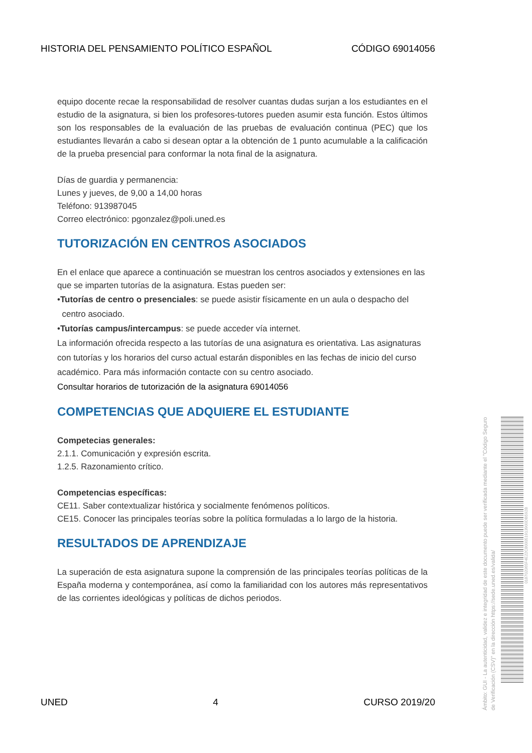HISTORIA DEL PENSAMIENTO POLÍTICO ESPAÑOL CÓDIGO 69014056
equipo docente recae la responsabilidad de resolver cuantas dudas surjan a los estudiantes en el estudio de la asignatura, si bien los profesores-tutores pueden asumir esta función. Estos últimos son los responsables de la evaluación de las pruebas de evaluación continua (PEC) que los estudiantes llevarán a cabo si desean optar a la obtención de 1 punto acumulable a la calificación de la prueba presencial para conformar la nota final de la asignatura.
Días de guardia y permanencia:
Lunes y jueves, de 9,00 a 14,00 horas
Teléfono: 913987045
Correo electrónico: pgonzalez@poli.uned.es
TUTORIZACIÓN EN CENTROS ASOCIADOS
En el enlace que aparece a continuación se muestran los centros asociados y extensiones en las que se imparten tutorías de la asignatura. Estas pueden ser:
•Tutorías de centro o presenciales: se puede asistir físicamente en un aula o despacho del
centro asociado.
•Tutorías campus/intercampus: se puede acceder vía internet.
La información ofrecida respecto a las tutorías de una asignatura es orientativa. Las asignaturas con tutorías y los horarios del curso actual estarán disponibles en las fechas de inicio del curso académico. Para más información contacte con su centro asociado.
Consultar horarios de tutorización de la asignatura 69014056
COMPETENCIAS QUE ADQUIERE EL ESTUDIANTE
Competecias generales:
2.1.1. Comunicación y expresión escrita.
1.2.5. Razonamiento crítico.
Competencias específicas:
CE11. Saber contextualizar histórica y socialmente fenómenos políticos.
CE15. Conocer las principales teorías sobre la política formuladas a lo largo de la historia.
RESULTADOS DE APRENDIZAJE
La superación de esta asignatura supone la comprensión de las principales teorías políticas de la España moderna y contemporánea, así como la familiaridad con los autores más representativos de las corrientes ideológicas y políticas de dichos periodos.
UNED 4 CURSO 2019/20
Ámbito: GUI - La autenticidad, validez e integridad de este documento puede ser verificada mediante el "Código Seguro de Verificación (CSV)" en la dirección https://sede.uned.es/valida/
018702065F4E22C800051913900DB592B